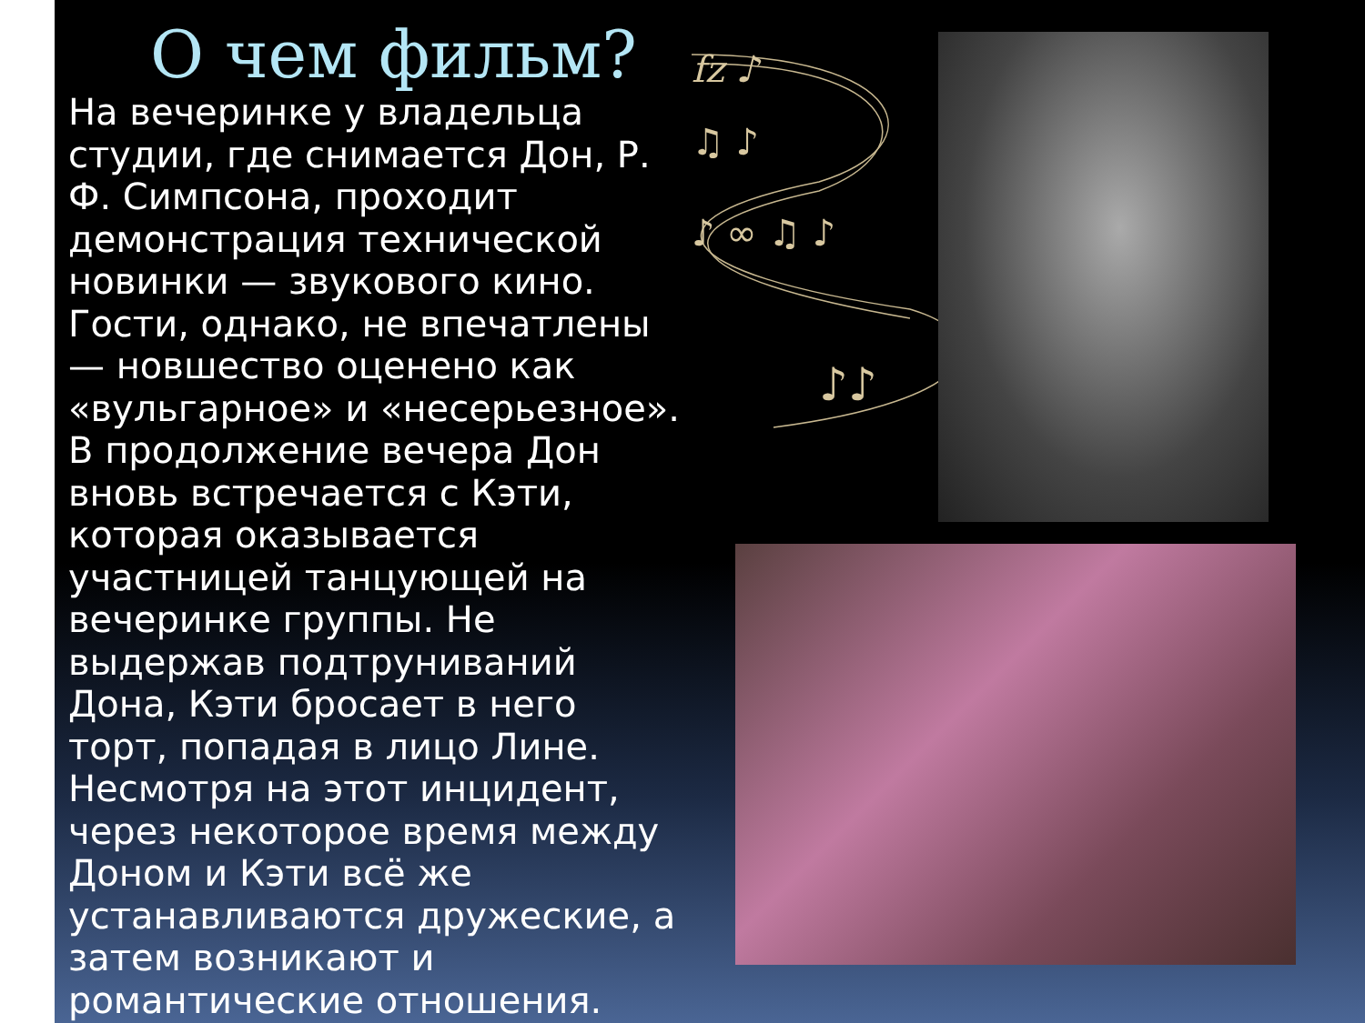О чем фильм?
На вечеринке у владельца студии, где снимается Дон, Р. Ф. Симпсона, проходит демонстрация технической новинки — звукового кино. Гости, однако, не впечатлены — новшество оценено как «вульгарное» и «несерьезное». В продолжение вечера Дон вновь встречается с Кэти, которая оказывается участницей танцующей на вечеринке группы. Не выдержав подтруниваний Дона, Кэти бросает в него торт, попадая в лицо Лине. Несмотря на этот инцидент, через некоторое время между Доном и Кэти всё же устанавливаются дружеские, а затем возникают и романтические отношения.
fz ♪
♫ ♪
♪ ∞ ♫ ♪
♪♪